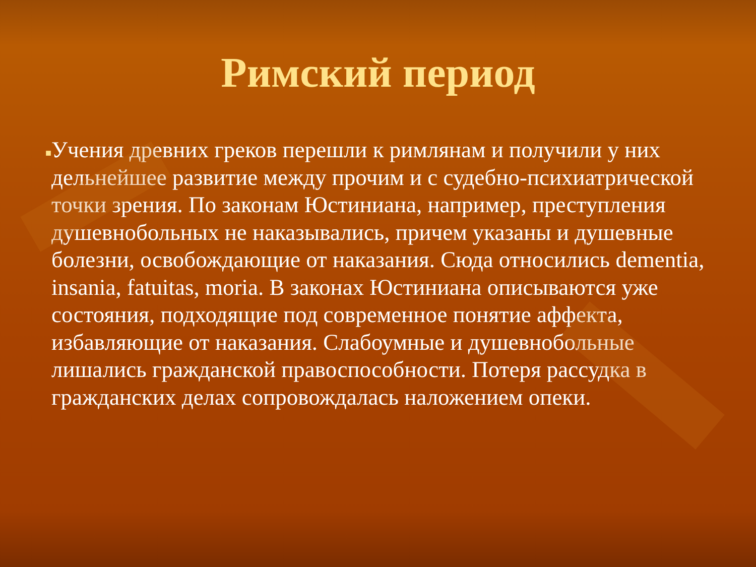Римский период
■
Учения древних греков перешли к римлянам и получили у них дельнейшее развитие между прочим и с судебно-психиатрической точки зрения. По законам Юстиниана, например, преступления душевнобольных не наказывались, причем указаны и душевные болезни, освобождающие от наказания. Сюда относились dementia, insania, fatuitas, moria. В законах Юстиниана описываются уже состояния, подходящие под современное понятие аффекта, избавляющие от наказания. Слабоумные и душевнобольные лишались гражданской правоспособности. Потеря рассудка в гражданских делах сопровождалась наложением опеки.